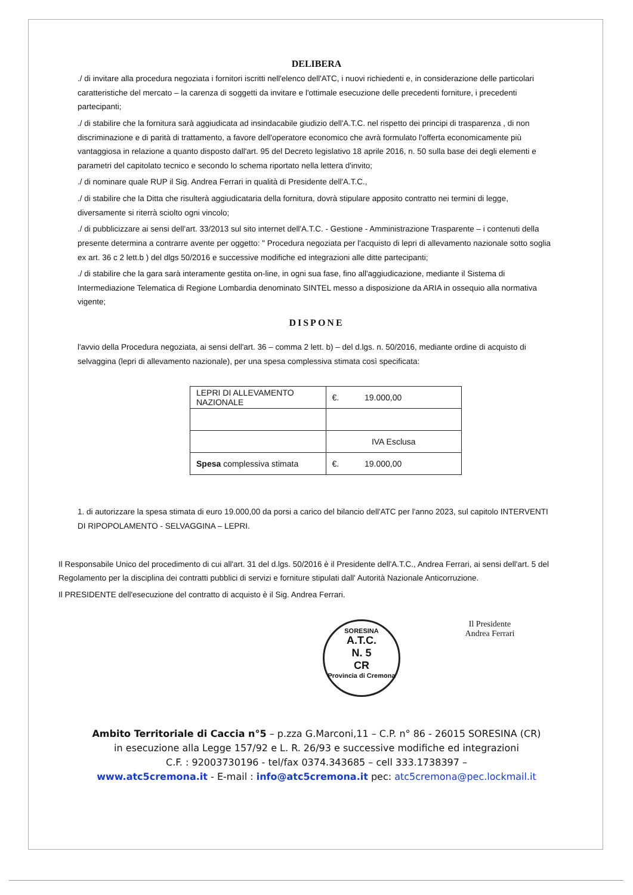DELIBERA
./ di invitare alla procedura negoziata i fornitori iscritti nell'elenco dell'ATC, i nuovi richiedenti e, in considerazione delle particolari caratteristiche del mercato – la carenza di soggetti da invitare e l'ottimale esecuzione delle precedenti forniture, i precedenti partecipanti;
./ di stabilire che la fornitura sarà aggiudicata ad insindacabile giudizio dell'A.T.C. nel rispetto dei principi di trasparenza , di non discriminazione e di parità di trattamento, a favore dell'operatore economico che avrà formulato l'offerta economicamente più vantaggiosa in relazione a quanto disposto dall'art. 95 del Decreto legislativo 18 aprile 2016, n. 50 sulla base dei degli elementi e parametri del capitolato tecnico e secondo lo schema riportato nella lettera d'invito;
./ di nominare quale RUP il Sig. Andrea Ferrari in qualità di Presidente dell'A.T.C.,
./ di stabilire che la Ditta che risulterà aggiudicataria della fornitura, dovrà stipulare apposito contratto nei termini di legge, diversamente si riterrà sciolto ogni vincolo;
./ di pubblicizzare ai sensi dell'art. 33/2013 sul sito internet dell'A.T.C. - Gestione - Amministrazione Trasparente – i contenuti della presente determina a contrarre avente per oggetto: " Procedura negoziata per l'acquisto di lepri di allevamento nazionale sotto soglia ex art. 36 c 2 lett.b ) del dlgs 50/2016 e successive modifiche ed integrazioni alle ditte partecipanti;
./ di stabilire che la gara sarà interamente gestita on-line, in ogni sua fase, fino all'aggiudicazione, mediante il Sistema di Intermediazione Telematica di Regione Lombardia denominato SINTEL messo a disposizione da ARIA in ossequio alla normativa vigente;
DISPONE
l'avvio della Procedura negoziata, ai sensi dell'art. 36 – comma 2 lett. b) – del d.lgs. n. 50/2016, mediante ordine di acquisto di selvaggina (lepri di allevamento nazionale), per una spesa complessiva stimata così specificata:
| LEPRI DI ALLEVAMENTO NAZIONALE | €. 19.000,00 |
| | IVA Esclusa |
| Spesa complessiva stimata | €. 19.000,00 |
1. di autorizzare la spesa stimata di euro 19.000,00 da porsi a carico del bilancio dell'ATC per l'anno 2023, sul capitolo INTERVENTI DI RIPOPOLAMENTO - SELVAGGINA – LEPRI.
Il Responsabile Unico del procedimento di cui all'art. 31 del d.lgs. 50/2016 è il Presidente dell'A.T.C., Andrea Ferrari, ai sensi dell'art. 5 del Regolamento per la disciplina dei contratti pubblici di servizi e forniture stipulati dall' Autorità Nazionale Anticorruzione.
Il PRESIDENTE dell'esecuzione del contratto di acquisto è il Sig. Andrea Ferrari.
SORESINA
A.T.C.
N. 5
CR
Provincia di Cremona
Il Presidente
Andrea Ferrari
Ambito Territoriale di Caccia n°5 – p.zza G.Marconi,11 – C.P. n° 86 - 26015 SORESINA (CR)
in esecuzione alla Legge 157/92 e L. R. 26/93 e successive modifiche ed integrazioni
C.F. : 92003730196 - tel/fax 0374.343685 – cell 333.1738397 –
www.atc5cremona.it - E-mail : info@atc5cremona.it pec: atc5cremona@pec.lockmail.it